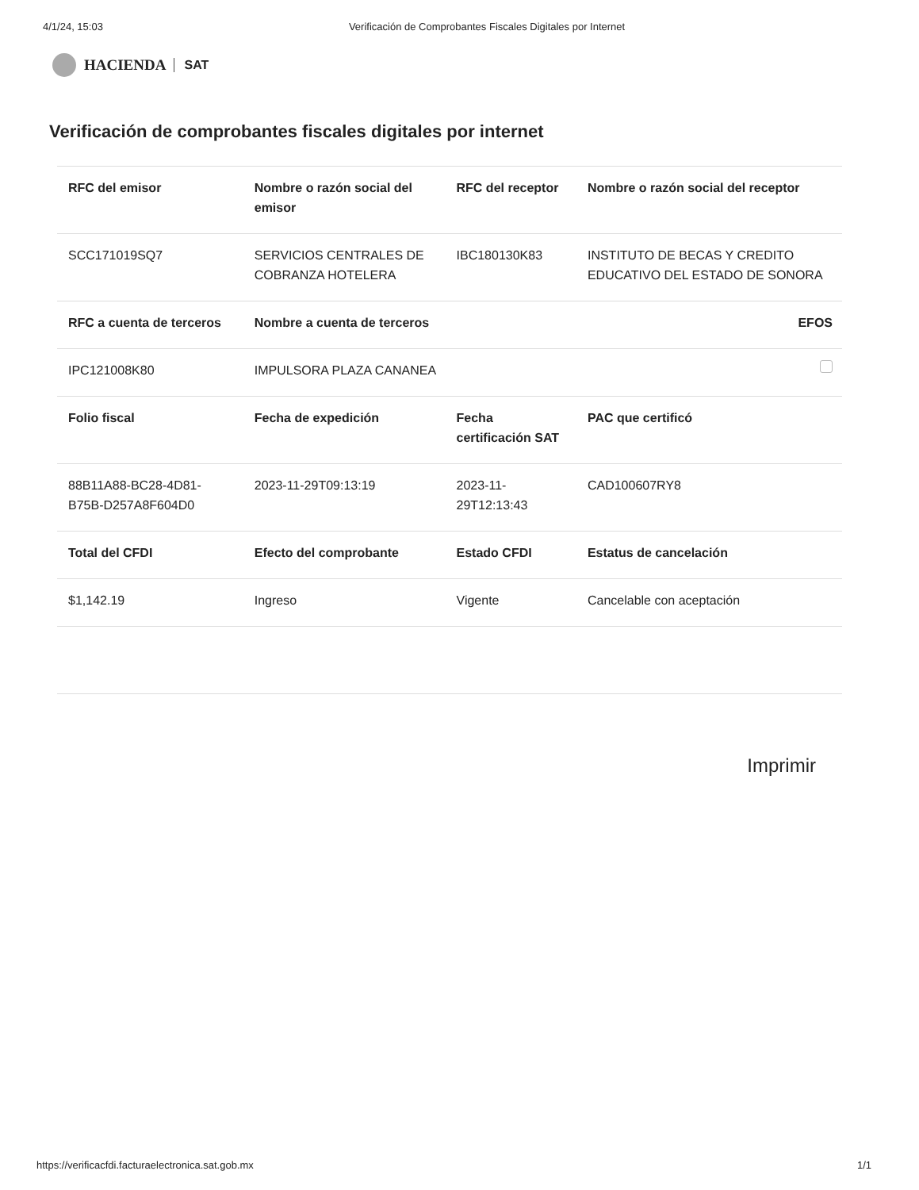4/1/24, 15:03 Verificación de Comprobantes Fiscales Digitales por Internet
HACIENDA SAT
Verificación de comprobantes fiscales digitales por internet
| RFC del emisor | Nombre o razón social del emisor | RFC del receptor | Nombre o razón social del receptor |
| --- | --- | --- | --- |
| SCC171019SQ7 | SERVICIOS CENTRALES DE COBRANZA HOTELERA | IBC180130K83 | INSTITUTO DE BECAS Y CREDITO EDUCATIVO DEL ESTADO DE SONORA |
| RFC a cuenta de terceros | Nombre a cuenta de terceros | | EFOS |
| IPC121008K80 | IMPULSORA PLAZA CANANEA | | |
| Folio fiscal | Fecha de expedición | Fecha certificación SAT | PAC que certificó |
| 88B11A88-BC28-4D81-B75B-D257A8F604D0 | 2023-11-29T09:13:19 | 2023-11-29T12:13:43 | CAD100607RY8 |
| Total del CFDI | Efecto del comprobante | Estado CFDI | Estatus de cancelación |
| $1,142.19 | Ingreso | Vigente | Cancelable con aceptación |
Imprimir
https://verificacfdi.facturaelectronica.sat.gob.mx 1/1